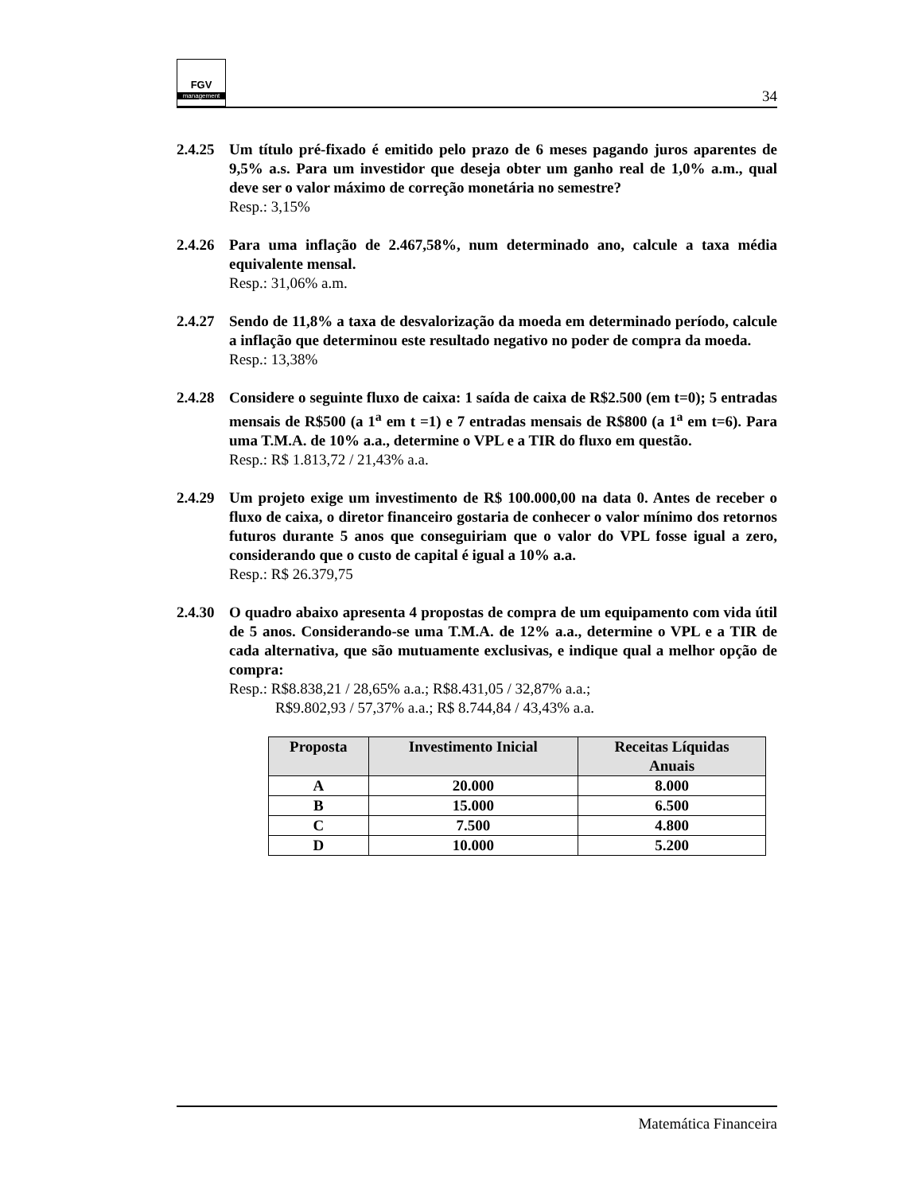FGV
management
34
2.4.25
Um título pré-fixado é emitido pelo prazo de 6 meses pagando juros aparentes de 9,5% a.s. Para um investidor que deseja obter um ganho real de 1,0% a.m., qual deve ser o valor máximo de correção monetária no semestre?
Resp.: 3,15%
2.4.26
Para uma inflação de 2.467,58%, num determinado ano, calcule a taxa média equivalente mensal.
Resp.: 31,06% a.m.
2.4.27
Sendo de 11,8% a taxa de desvalorização da moeda em determinado período, calcule a inflação que determinou este resultado negativo no poder de compra da moeda.
Resp.: 13,38%
2.4.28
Considere o seguinte fluxo de caixa: 1 saída de caixa de R$2.500 (em t=0); 5 entradas mensais de R$500 (a 1<sup>a</sup> em t =1) e 7 entradas mensais de R$800 (a 1<sup>a</sup> em t=6). Para uma T.M.A. de 10% a.a., determine o VPL e a TIR do fluxo em questão.
Resp.: R$ 1.813,72 / 21,43% a.a.
2.4.29
Um projeto exige um investimento de R$ 100.000,00 na data 0. Antes de receber o fluxo de caixa, o diretor financeiro gostaria de conhecer o valor mínimo dos retornos futuros durante 5 anos que conseguiriam que o valor do VPL fosse igual a zero, considerando que o custo de capital é igual a 10% a.a.
Resp.: R$ 26.379,75
2.4.30
O quadro abaixo apresenta 4 propostas de compra de um equipamento com vida útil de 5 anos. Considerando-se uma T.M.A. de 12% a.a., determine o VPL e a TIR de cada alternativa, que são mutuamente exclusivas, e indique qual a melhor opção de compra:
Resp.: R$8.838,21 / 28,65% a.a.; R$8.431,05 / 32,87% a.a.;
R$9.802,93 / 57,37% a.a.; R$ 8.744,84 / 43,43% a.a.
| Proposta | Investimento Inicial | Receitas Líquidas Anuais |
| --- | --- | --- |
| A | 20.000 | 8.000 |
| B | 15.000 | 6.500 |
| C | 7.500 | 4.800 |
| D | 10.000 | 5.200 |
Matemática Financeira